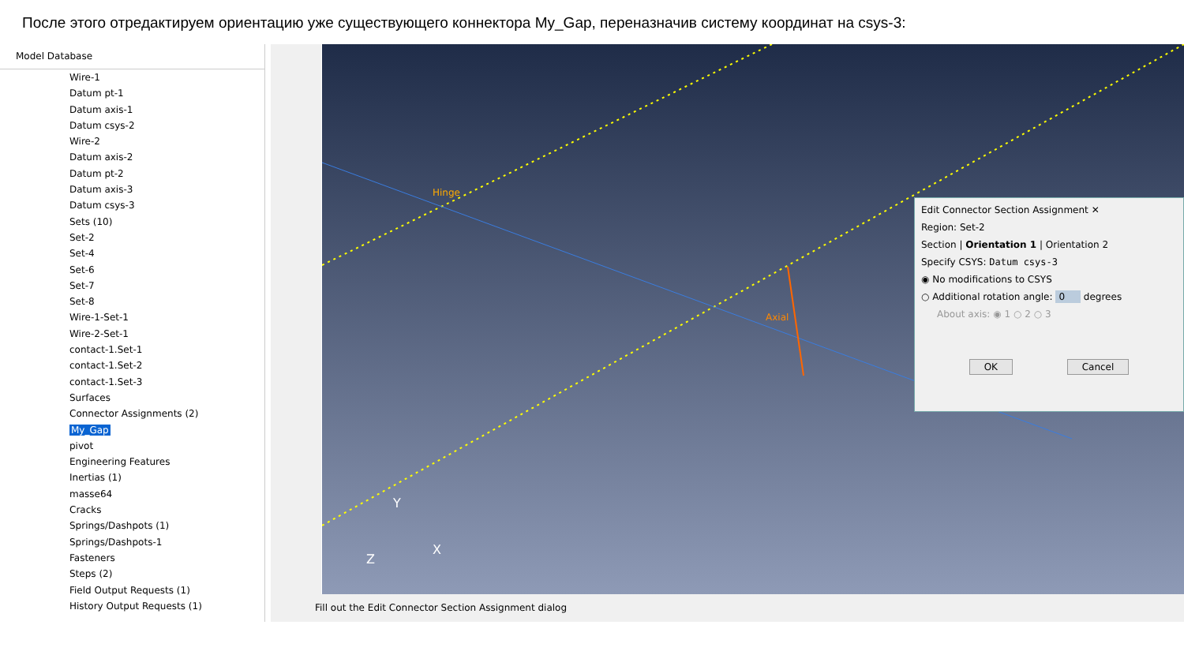После этого отредактируем ориентацию уже существующего коннектора My_Gap, переназначив систему координат на csys-3:
Model Database
Wire-1
Datum pt-1
Datum axis-1
Datum csys-2
Wire-2
Datum axis-2
Datum pt-2
Datum axis-3
Datum csys-3
Sets (10)
Set-2
Set-4
Set-6
Set-7
Set-8
Wire-1-Set-1
Wire-2-Set-1
contact-1.Set-1
contact-1.Set-2
contact-1.Set-3
Surfaces
Connector Assignments (2)
My_Gap
pivot
Engineering Features
Inertias (1)
masse64
Cracks
Springs/Dashpots (1)
Springs/Dashpots-1
Fasteners
Steps (2)
Field Output Requests (1)
History Output Requests (1)
Hinge
Axial
Y
X
Z
Edit Connector Section Assignment ✕
Region: Set-2
Section | Orientation 1 | Orientation 2
Specify CSYS: Datum csys-3
◉ No modifications to CSYS
○ Additional rotation angle: 0 degrees
About axis: ◉ 1 ○ 2 ○ 3
OK Cancel
Fill out the Edit Connector Section Assignment dialog